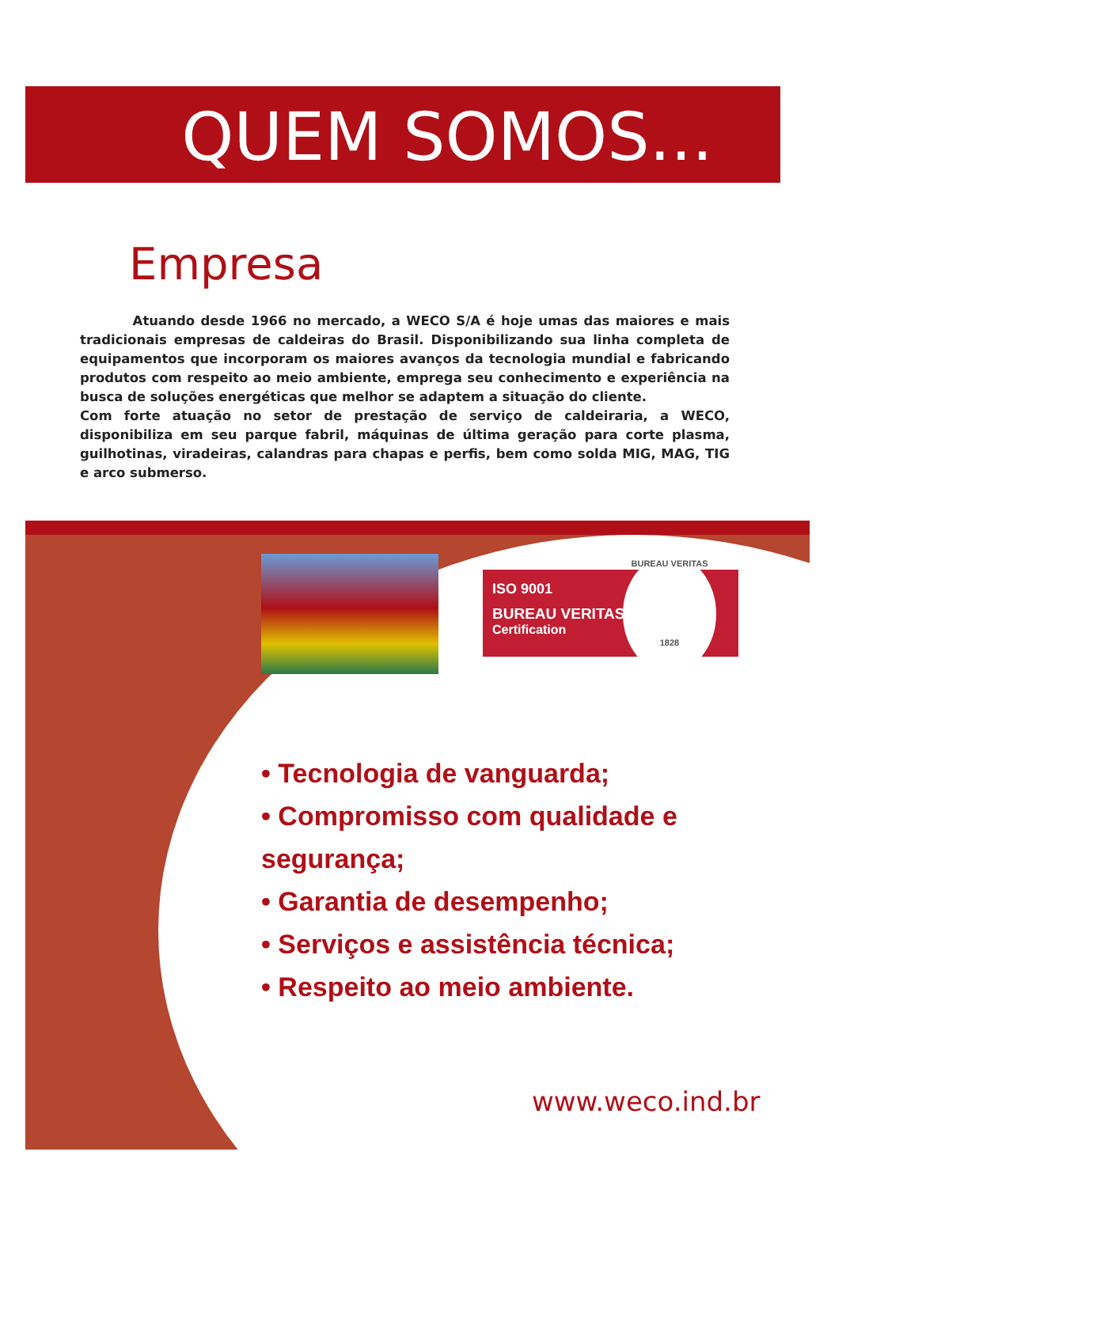QUEM SOMOS...
Empresa
Atuando desde 1966 no mercado, a WECO S/A é hoje umas das maiores e mais tradicionais empresas de caldeiras do Brasil. Disponibilizando sua linha completa de equipamentos que incorporam os maiores avanços da tecnologia mundial e fabricando produtos com respeito ao meio ambiente, emprega seu conhecimento e experiência na busca de soluções energéticas que melhor se adaptem a situação do cliente.
Com forte atuação no setor de prestação de serviço de caldeiraria, a WECO, disponibiliza em seu parque fabril, máquinas de última geração para corte plasma, guilhotinas, viradeiras, calandras para chapas e perfis, bem como solda MIG, MAG, TIG e arco submerso.
ISO 9001
BUREAU VERITAS
Certification
BUREAU VERITAS
1828
• Tecnologia de vanguarda;
• Compromisso com qualidade e segurança;
• Garantia de desempenho;
• Serviços e assistência técnica;
• Respeito ao meio ambiente.
www.weco.ind.br